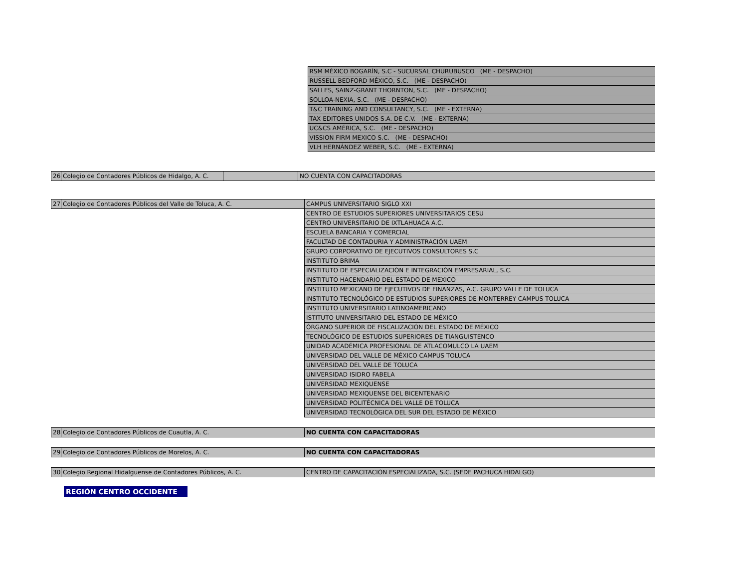| | RSM MÉXICO BOGARÍN, S.C - SUCURSAL CHURUBUSCO (ME - DESPACHO) |
| | RUSSELL BEDFORD MÉXICO, S.C. (ME - DESPACHO) |
| | SALLES, SAINZ-GRANT THORNTON, S.C. (ME - DESPACHO) |
| | SOLLOA-NEXIA, S.C. (ME - DESPACHO) |
| | T&C TRAINING AND CONSULTANCY, S.C. (ME - EXTERNA) |
| | TAX EDITORES UNIDOS S.A. DE C.V. (ME - EXTERNA) |
| | UC&CS AMÉRICA, S.C. (ME - DESPACHO) |
| | VISSION FIRM MEXICO S.C. (ME - DESPACHO) |
| | VLH HERNÁNDEZ WEBER, S.C. (ME - EXTERNA) |
| 26 | Colegio de Contadores Públicos de Hidalgo, A. C. | | NO CUENTA CON CAPACITADORAS |
| 27 | Colegio de Contadores Públicos del Valle de Toluca, A. C. | CAMPUS UNIVERSITARIO SIGLO XXI |
| | | CENTRO DE ESTUDIOS SUPERIORES UNIVERSITARIOS CESU |
| | | CENTRO UNIVERSITARIO DE IXTLAHUACA A.C. |
| | | ESCUELA BANCARIA Y COMERCIAL |
| | | FACULTAD DE CONTADURIA Y ADMINISTRACIÓN UAEM |
| | | GRUPO CORPORATIVO DE EJECUTIVOS CONSULTORES S.C |
| | | INSTITUTO BRIMA |
| | | INSTITUTO DE ESPECIALIZACIÓN E INTEGRACIÓN EMPRESARIAL, S.C. |
| | | INSTITUTO HACENDARIO DEL ESTADO DE MEXICO |
| | | INSTITUTO MEXICANO DE EJECUTIVOS DE FINANZAS, A.C. GRUPO VALLE DE TOLUCA |
| | | INSTITUTO TECNOLÓGICO DE ESTUDIOS SUPERIORES DE MONTERREY CAMPUS TOLUCA |
| | | INSTITUTO UNIVERSITARIO LATINOAMERICANO |
| | | ISTITUTO UNIVERSITARIO DEL ESTADO DE MÉXICO |
| | | ÓRGANO SUPERIOR DE FISCALIZACIÓN DEL ESTADO DE MÉXICO |
| | | TECNOLÓGICO DE ESTUDIOS SUPERIORES DE TIANGUISTENCO |
| | | UNIDAD ACADÉMICA PROFESIONAL DE ATLACOMULCO LA UAEM |
| | | UNIVERSIDAD DEL VALLE DE MÉXICO CAMPUS TOLUCA |
| | | UNIVERSIDAD DEL VALLE DE TOLUCA |
| | | UNIVERSIDAD ISIDRO FABELA |
| | | UNIVERSIDAD MEXIQUENSE |
| | | UNIVERSIDAD MEXIQUENSE DEL BICENTENARIO |
| | | UNIVERSIDAD POLITÉCNICA DEL VALLE DE TOLUCA |
| | | UNIVERSIDAD TECNOLÓGICA DEL SUR DEL ESTADO DE MÉXICO |
| 28 | Colegio de Contadores Públicos de Cuautla, A. C. | NO CUENTA CON CAPACITADORAS |
| 29 | Colegio de Contadores Públicos de Morelos, A. C. | NO CUENTA CON CAPACITADORAS |
| 30 | Colegio Regional Hidalguense de Contadores Públicos, A. C. | CENTRO DE CAPACITACIÓN ESPECIALIZADA, S.C. (SEDE PACHUCA HIDALGO) |
REGIÓN CENTRO OCCIDENTE